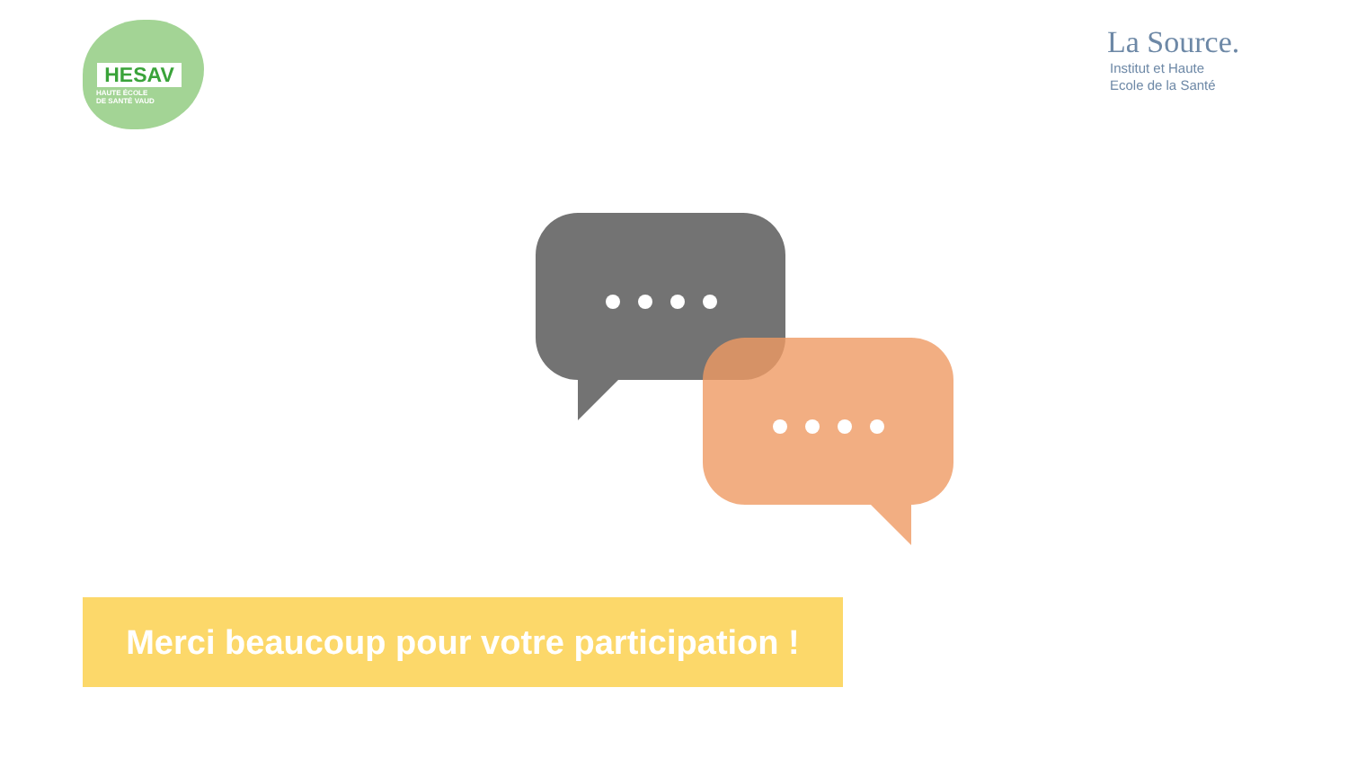HESAV
HAUTE ÉCOLE
DE SANTÉ VAUD
La Source.
Institut et Haute
Ecole de la Santé
Merci beaucoup pour votre participation !